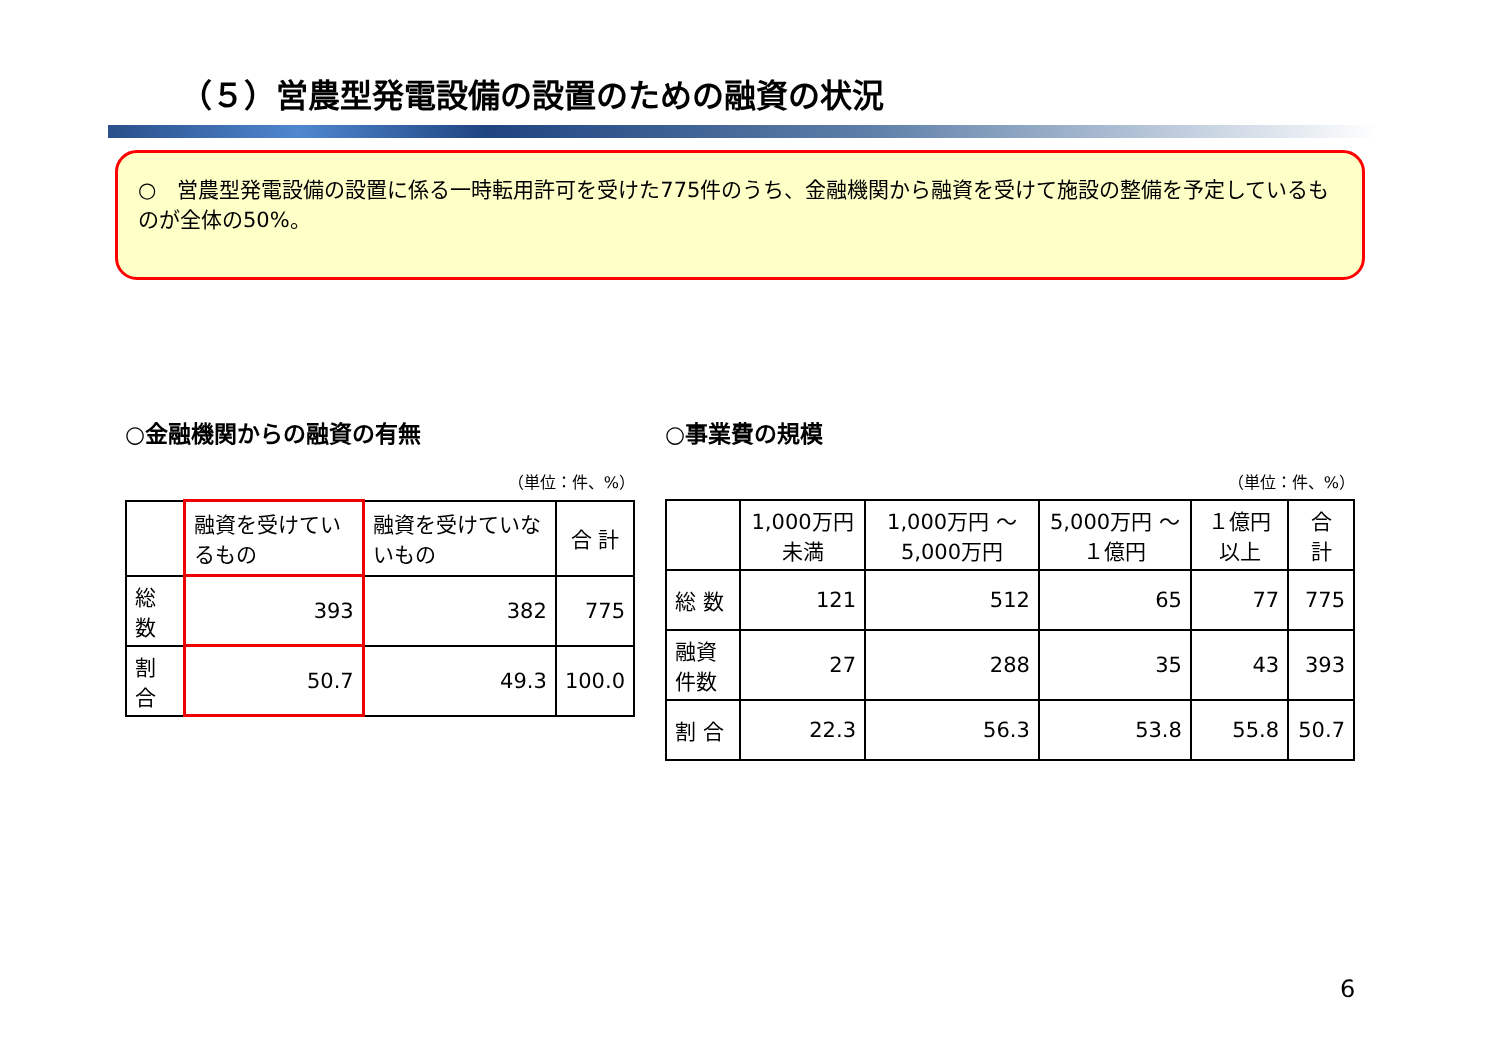（５）営農型発電設備の設置のための融資の状況
○　営農型発電設備の設置に係る一時転用許可を受けた775件のうち、金融機関から融資を受けて施設の整備を予定しているものが全体の50%。
○金融機関からの融資の有無
（単位：件、%）
| | 融資を受けているもの | 融資を受けていないもの | 合 計 |
| --- | --- | --- | --- |
| 総 数 | 393 | 382 | 775 |
| 割 合 | 50.7 | 49.3 | 100.0 |
○事業費の規模
（単位：件、%）
| | 1,000万円未満 | 1,000万円 ～5,000万円 | 5,000万円 ～１億円 | １億円以上 | 合 計 |
| --- | --- | --- | --- | --- | --- |
| 総 数 | 121 | 512 | 65 | 77 | 775 |
| 融資件数 | 27 | 288 | 35 | 43 | 393 |
| 割 合 | 22.3 | 56.3 | 53.8 | 55.8 | 50.7 |
6